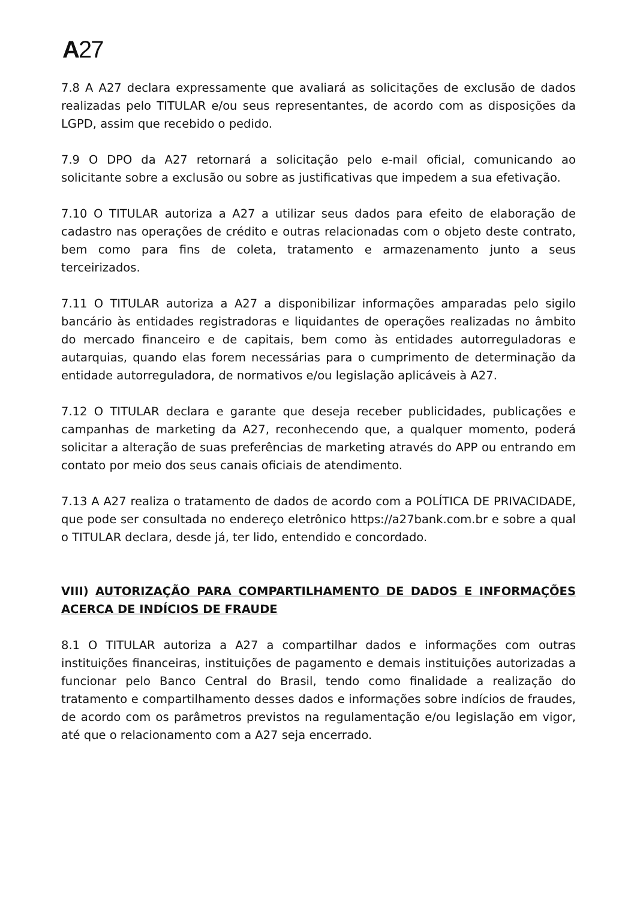A 27
7.8 A A27 declara expressamente que avaliará as solicitações de exclusão de dados realizadas pelo TITULAR e/ou seus representantes, de acordo com as disposições da LGPD, assim que recebido o pedido.
7.9 O DPO da A27 retornará a solicitação pelo e-mail oficial, comunicando ao solicitante sobre a exclusão ou sobre as justificativas que impedem a sua efetivação.
7.10 O TITULAR autoriza a A27 a utilizar seus dados para efeito de elaboração de cadastro nas operações de crédito e outras relacionadas com o objeto deste contrato, bem como para fins de coleta, tratamento e armazenamento junto a seus terceirizados.
7.11 O TITULAR autoriza a A27 a disponibilizar informações amparadas pelo sigilo bancário às entidades registradoras e liquidantes de operações realizadas no âmbito do mercado financeiro e de capitais, bem como às entidades autorreguladoras e autarquias, quando elas forem necessárias para o cumprimento de determinação da entidade autorreguladora, de normativos e/ou legislação aplicáveis à A27.
7.12 O TITULAR declara e garante que deseja receber publicidades, publicações e campanhas de marketing da A27, reconhecendo que, a qualquer momento, poderá solicitar a alteração de suas preferências de marketing através do APP ou entrando em contato por meio dos seus canais oficiais de atendimento.
7.13 A A27 realiza o tratamento de dados de acordo com a POLÍTICA DE PRIVACIDADE, que pode ser consultada no endereço eletrônico https://a27bank.com.br e sobre a qual o TITULAR declara, desde já, ter lido, entendido e concordado.
VIII) AUTORIZAÇÃO PARA COMPARTILHAMENTO DE DADOS E INFORMAÇÕES ACERCA DE INDÍCIOS DE FRAUDE
8.1 O TITULAR autoriza a A27 a compartilhar dados e informações com outras instituições financeiras, instituições de pagamento e demais instituições autorizadas a funcionar pelo Banco Central do Brasil, tendo como finalidade a realização do tratamento e compartilhamento desses dados e informações sobre indícios de fraudes, de acordo com os parâmetros previstos na regulamentação e/ou legislação em vigor, até que o relacionamento com a A27 seja encerrado.